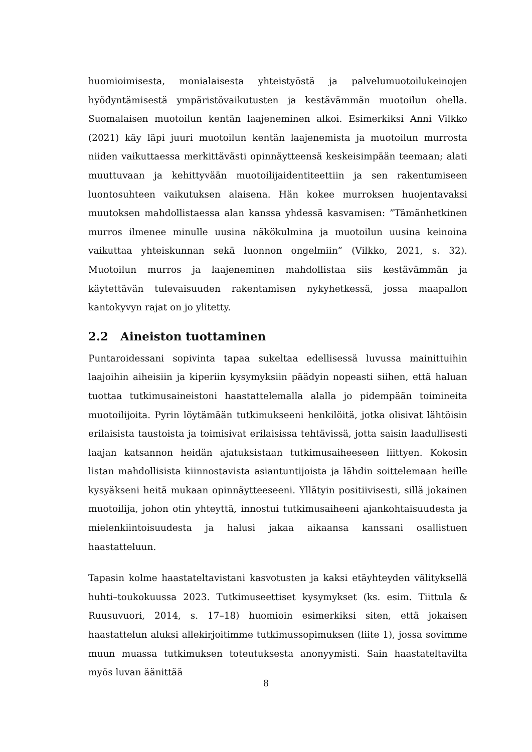huomioimisesta, monialaisesta yhteistyöstä ja palvelumuotoilukeinojen hyödyntämisestä ympäristövaikutusten ja kestävämmän muotoilun ohella. Suomalaisen muotoilun kentän laajeneminen alkoi. Esimerkiksi Anni Vilkko (2021) käy läpi juuri muotoilun kentän laajenemista ja muotoilun murrosta niiden vaikuttaessa merkittävästi opinnäytteensä keskeisimpään teemaan; alati muuttuvaan ja kehittyvään muotoilijaidentiteettiin ja sen rakentumiseen luontosuhteen vaikutuksen alaisena. Hän kokee murroksen huojentavaksi muutoksen mahdollistaessa alan kanssa yhdessä kasvamisen: ”Tämänhetkinen murros ilmenee minulle uusina näkökulmina ja muotoilun uusina keinoina vaikuttaa yhteiskunnan sekä luonnon ongelmiin” (Vilkko, 2021, s. 32). Muotoilun murros ja laajeneminen mahdollistaa siis kestävämmän ja käytettävän tulevaisuuden rakentamisen nykyhetkessä, jossa maapallon kantokyvyn rajat on jo ylitetty.
2.2 Aineiston tuottaminen
Puntaroidessani sopivinta tapaa sukeltaa edellisessä luvussa mainittuihin laajoihin aiheisiin ja kiperiin kysymyksiin päädyin nopeasti siihen, että haluan tuottaa tutkimusaineistoni haastattelemalla alalla jo pidempään toimineita muotoilijoita. Pyrin löytämään tutkimukseeni henkilöitä, jotka olisivat lähtöisin erilaisista taustoista ja toimisivat erilaisissa tehtävissä, jotta saisin laadullisesti laajan katsannon heidän ajatuksistaan tutkimusaiheeseen liittyen. Kokosin listan mahdollisista kiinnostavista asiantuntijoista ja lähdin soittelemaan heille kysyäkseni heitä mukaan opinnäytteeseeni. Yllätyin positiivisesti, sillä jokainen muotoilija, johon otin yhteyttä, innostui tutkimusaiheeni ajankohtaisuudesta ja mielenkiintoisuudesta ja halusi jakaa aikaansa kanssani osallistuen haastatteluun.
Tapasin kolme haastateltavistani kasvotusten ja kaksi etäyhteyden välityksellä huhti–toukokuussa 2023. Tutkimuseettiset kysymykset (ks. esim. Tiittula & Ruusuvuori, 2014, s. 17–18) huomioin esimerkiksi siten, että jokaisen haastattelun aluksi allekirjoitimme tutkimussopimuksen (liite 1), jossa sovimme muun muassa tutkimuksen toteutuksesta anonyymisti. Sain haastateltavilta myös luvan äänittää
8